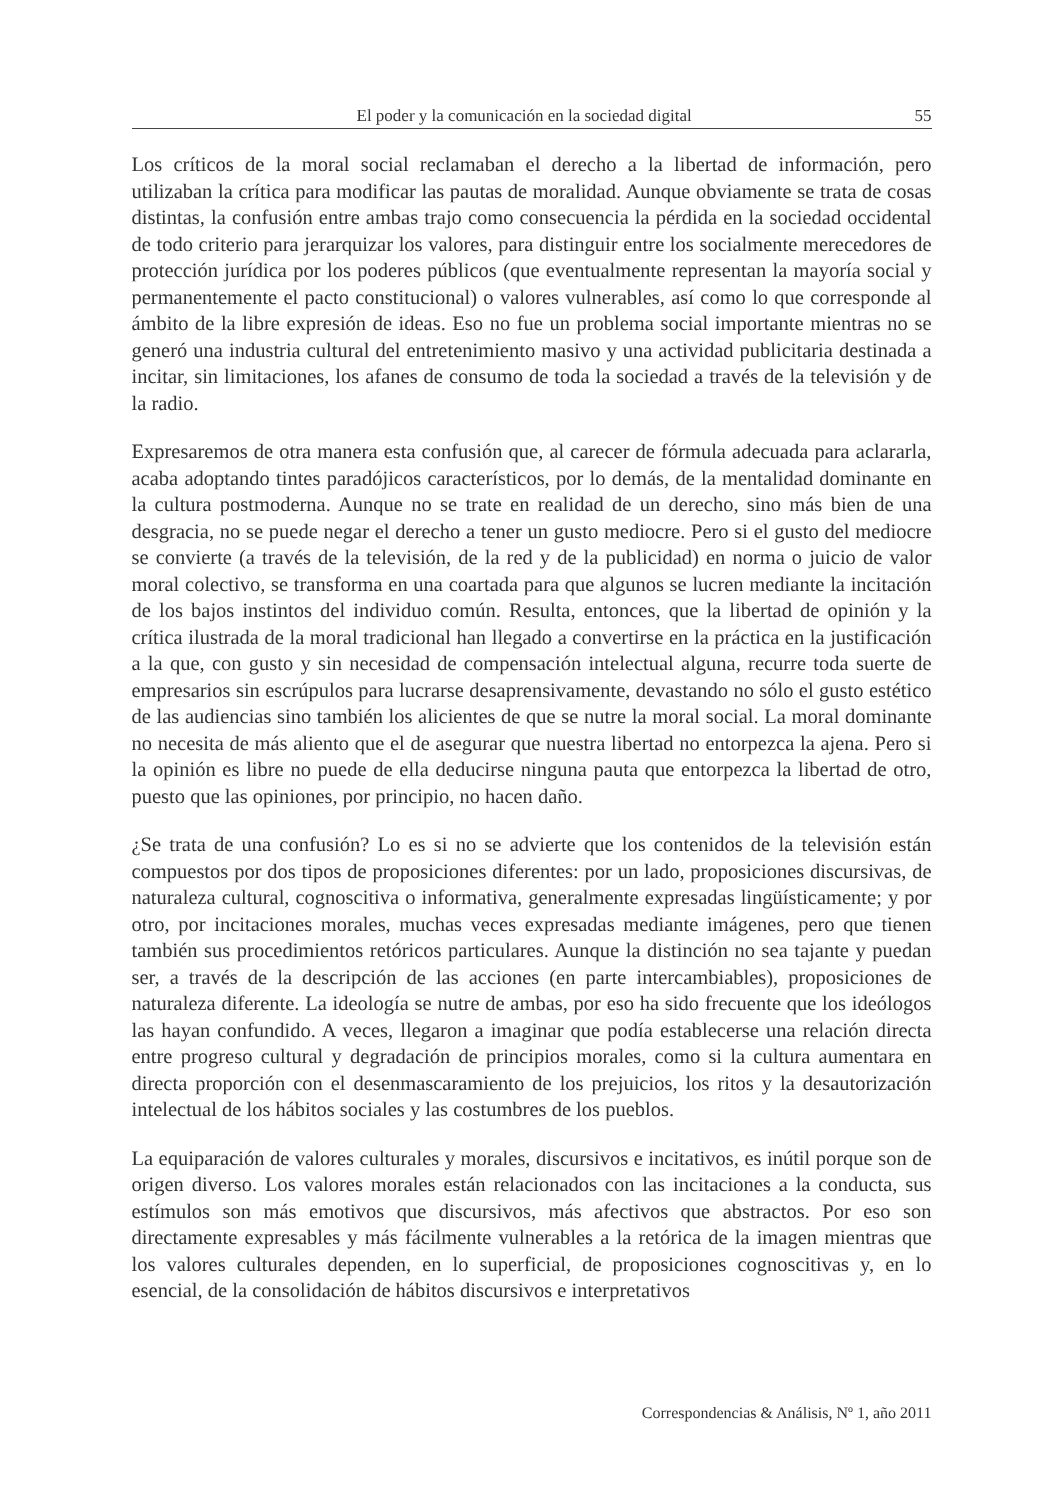El poder y la comunicación en la sociedad digital 55
Los críticos de la moral social reclamaban el derecho a la libertad de información, pero utilizaban la crítica para modificar las pautas de moralidad. Aunque obviamente se trata de cosas distintas, la confusión entre ambas trajo como consecuencia la pérdida en la sociedad occidental de todo criterio para jerarquizar los valores, para distinguir entre los socialmente merecedores de protección jurídica por los poderes públicos (que eventualmente representan la mayoría social y permanentemente el pacto constitucional) o valores vulnerables, así como lo que corresponde al ámbito de la libre expresión de ideas. Eso no fue un problema social importante mientras no se generó una industria cultural del entretenimiento masivo y una actividad publicitaria destinada a incitar, sin limitaciones, los afanes de consumo de toda la sociedad a través de la televisión y de la radio.
Expresaremos de otra manera esta confusión que, al carecer de fórmula adecuada para aclararla, acaba adoptando tintes paradójicos característicos, por lo demás, de la mentalidad dominante en la cultura postmoderna. Aunque no se trate en realidad de un derecho, sino más bien de una desgracia, no se puede negar el derecho a tener un gusto mediocre. Pero si el gusto del mediocre se convierte (a través de la televisión, de la red y de la publicidad) en norma o juicio de valor moral colectivo, se transforma en una coartada para que algunos se lucren mediante la incitación de los bajos instintos del individuo común. Resulta, entonces, que la libertad de opinión y la crítica ilustrada de la moral tradicional han llegado a convertirse en la práctica en la justificación a la que, con gusto y sin necesidad de compensación intelectual alguna, recurre toda suerte de empresarios sin escrúpulos para lucrarse desaprensivamente, devastando no sólo el gusto estético de las audiencias sino también los alicientes de que se nutre la moral social. La moral dominante no necesita de más aliento que el de asegurar que nuestra libertad no entorpezca la ajena. Pero si la opinión es libre no puede de ella deducirse ninguna pauta que entorpezca la libertad de otro, puesto que las opiniones, por principio, no hacen daño.
¿Se trata de una confusión? Lo es si no se advierte que los contenidos de la televisión están compuestos por dos tipos de proposiciones diferentes: por un lado, proposiciones discursivas, de naturaleza cultural, cognoscitiva o informativa, generalmente expresadas lingüísticamente; y por otro, por incitaciones morales, muchas veces expresadas mediante imágenes, pero que tienen también sus procedimientos retóricos particulares. Aunque la distinción no sea tajante y puedan ser, a través de la descripción de las acciones (en parte intercambiables), proposiciones de naturaleza diferente. La ideología se nutre de ambas, por eso ha sido frecuente que los ideólogos las hayan confundido. A veces, llegaron a imaginar que podía establecerse una relación directa entre progreso cultural y degradación de principios morales, como si la cultura aumentara en directa proporción con el desenmascaramiento de los prejuicios, los ritos y la desautorización intelectual de los hábitos sociales y las costumbres de los pueblos.
La equiparación de valores culturales y morales, discursivos e incitativos, es inútil porque son de origen diverso. Los valores morales están relacionados con las incitaciones a la conducta, sus estímulos son más emotivos que discursivos, más afectivos que abstractos. Por eso son directamente expresables y más fácilmente vulnerables a la retórica de la imagen mientras que los valores culturales dependen, en lo superficial, de proposiciones cognoscitivas y, en lo esencial, de la consolidación de hábitos discursivos e interpretativos
Correspondencias & Análisis, Nº 1, año 2011